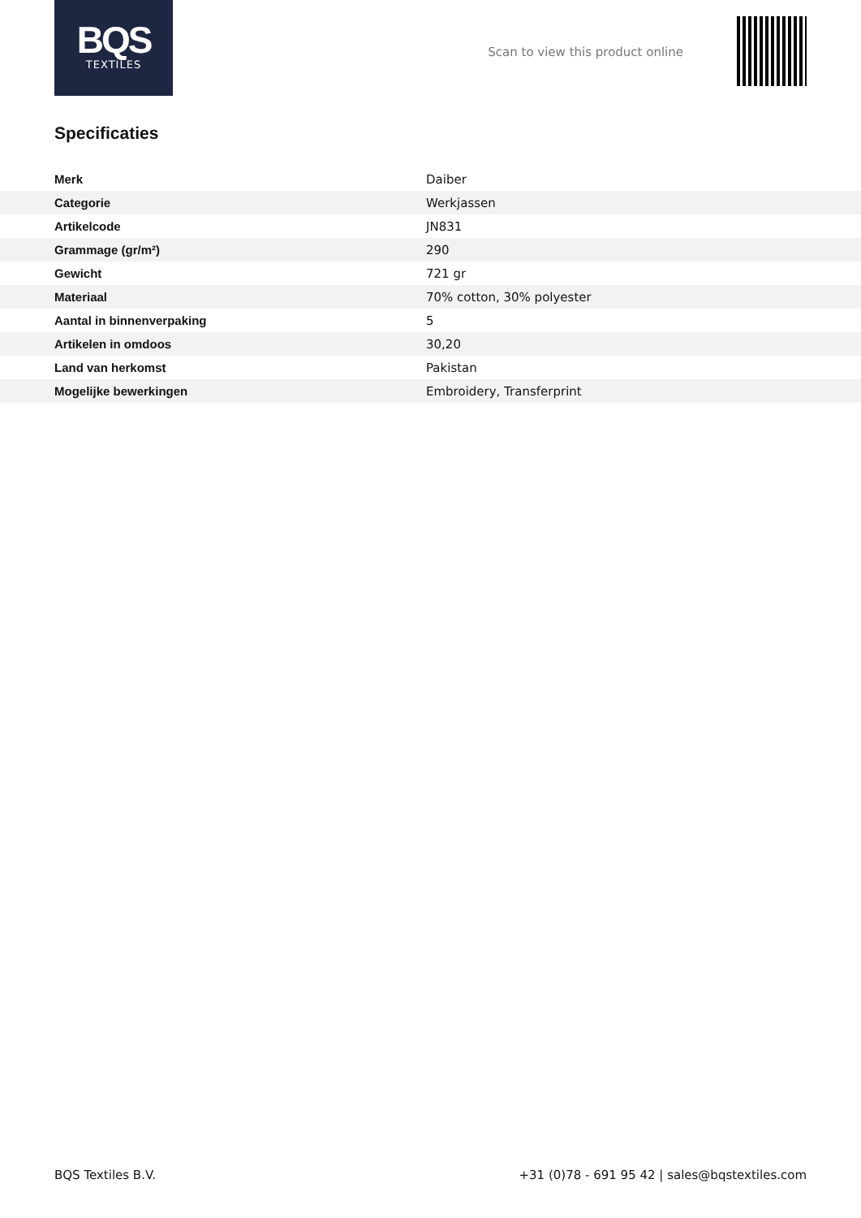BQS
TEXTILES
Scan to view this product online
Specificaties
| Merk | Daiber |
| Categorie | Werkjassen |
| Artikelcode | JN831 |
| Grammage (gr/m²) | 290 |
| Gewicht | 721 gr |
| Materiaal | 70% cotton, 30% polyester |
| Aantal in binnenverpaking | 5 |
| Artikelen in omdoos | 30,20 |
| Land van herkomst | Pakistan |
| Mogelijke bewerkingen | Embroidery, Transferprint |
BQS Textiles B.V. +31 (0)78 - 691 95 42 | sales@bqstextiles.com